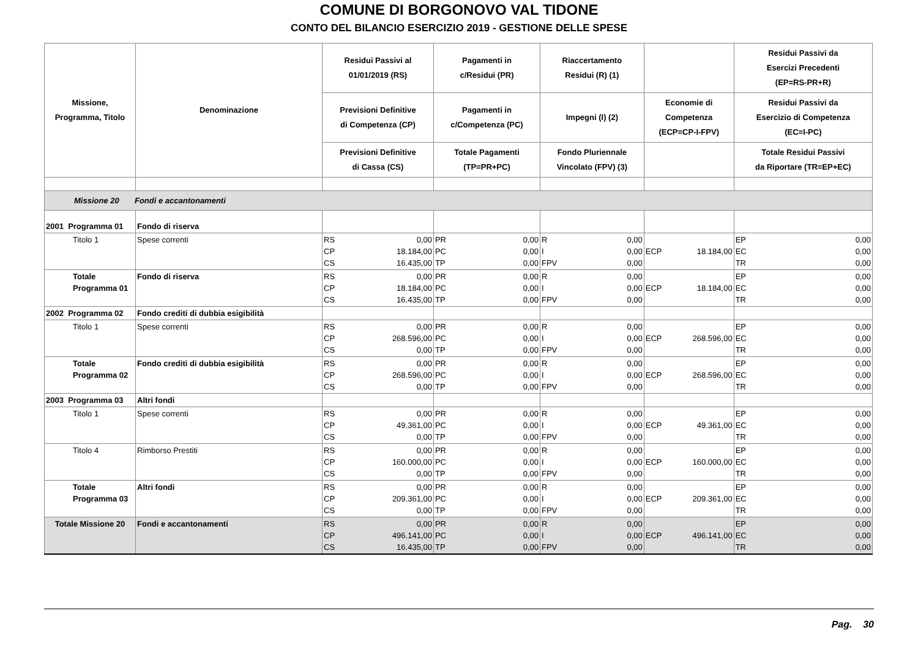COMUNE DI BORGONOVO VAL TIDONE
CONTO DEL BILANCIO ESERCIZIO 2019 - GESTIONE DELLE SPESE
| Missione, Programma, Titolo | Denominazione | Residui Passivi al 01/01/2019 (RS) | Pagamenti in c/Residui (PR) | Riaccertamento Residui (R) (1) | | Residui Passivi da Esercizi Precedenti (EP=RS-PR+R) |
| --- | --- | --- | --- | --- | --- | --- |
| | | Previsioni Definitive di Competenza (CP) | Pagamenti in c/Competenza (PC) | Impegni (I) (2) | Economie di Competenza (ECP=CP-I-FPV) | Residui Passivi da Esercizio di Competenza (EC=I-PC) |
| | | Previsioni Definitive di Cassa (CS) | Totale Pagamenti (TP=PR+PC) | Fondo Pluriennale Vincolato (FPV) (3) | | Totale Residui Passivi da Riportare (TR=EP+EC) |
| Missione 20 Fondi e accantonamenti | | | | | | |
| 2001 Programma 01 | Fondo di riserva | | | | | |
| Titolo 1 | Spese correnti | RS 0,00 CP 18.184,00 CS 16.435,00 | PR 0,00 PC 0,00 TP 0,00 | R 0,00 I 0,00 FPV 0,00 | ECP 18.184,00 | EP 0,00 EC 0,00 TR 0,00 |
| Totale Programma 01 | Fondo di riserva | RS 0,00 CP 18.184,00 CS 16.435,00 | PR 0,00 PC 0,00 TP 0,00 | R 0,00 I 0,00 FPV 0,00 | ECP 18.184,00 | EP 0,00 EC 0,00 TR 0,00 |
| 2002 Programma 02 | Fondo crediti di dubbia esigibilità | | | | | |
| Titolo 1 | Spese correnti | RS 0,00 CP 268.596,00 CS 0,00 | PR 0,00 PC 0,00 TP 0,00 | R 0,00 I 0,00 FPV 0,00 | ECP 268.596,00 | EP 0,00 EC 0,00 TR 0,00 |
| Totale Programma 02 | Fondo crediti di dubbia esigibilità | RS 0,00 CP 268.596,00 CS 0,00 | PR 0,00 PC 0,00 TP 0,00 | R 0,00 I 0,00 FPV 0,00 | ECP 268.596,00 | EP 0,00 EC 0,00 TR 0,00 |
| 2003 Programma 03 | Altri fondi | | | | | |
| Titolo 1 | Spese correnti | RS 0,00 CP 49.361,00 CS 0,00 | PR 0,00 PC 0,00 TP 0,00 | R 0,00 I 0,00 FPV 0,00 | ECP 49.361,00 | EP 0,00 EC 0,00 TR 0,00 |
| Titolo 4 | Rimborso Prestiti | RS 0,00 CP 160.000,00 CS 0,00 | PR 0,00 PC 0,00 TP 0,00 | R 0,00 I 0,00 FPV 0,00 | ECP 160.000,00 | EP 0,00 EC 0,00 TR 0,00 |
| Totale Programma 03 | Altri fondi | RS 0,00 CP 209.361,00 CS 0,00 | PR 0,00 PC 0,00 TP 0,00 | R 0,00 I 0,00 FPV 0,00 | ECP 209.361,00 | EP 0,00 EC 0,00 TR 0,00 |
| Totale Missione 20 | Fondi e accantonamenti | RS 0,00 CP 496.141,00 CS 16.435,00 | PR 0,00 PC 0,00 TP 0,00 | R 0,00 I 0,00 FPV 0,00 | ECP 496.141,00 | EP 0,00 EC 0,00 TR 0,00 |
Pag. 30